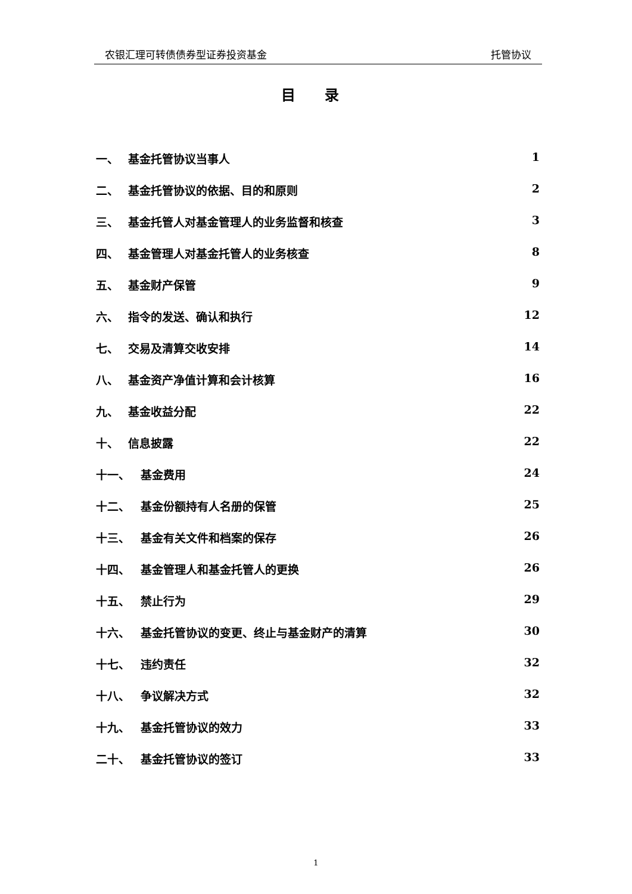农银汇理可转债债券型证券投资基金 托管协议
目 录
一、 基金托管协议当事人 1
二、 基金托管协议的依据、目的和原则 2
三、 基金托管人对基金管理人的业务监督和核查 3
四、 基金管理人对基金托管人的业务核查 8
五、 基金财产保管 9
六、 指令的发送、确认和执行 12
七、 交易及清算交收安排 14
八、 基金资产净值计算和会计核算 16
九、 基金收益分配 22
十、 信息披露 22
十一、 基金费用 24
十二、 基金份额持有人名册的保管 25
十三、 基金有关文件和档案的保存 26
十四、 基金管理人和基金托管人的更换 26
十五、 禁止行为 29
十六、 基金托管协议的变更、终止与基金财产的清算 30
十七、 违约责任 32
十八、 争议解决方式 32
十九、 基金托管协议的效力 33
二十、 基金托管协议的签订 33
1